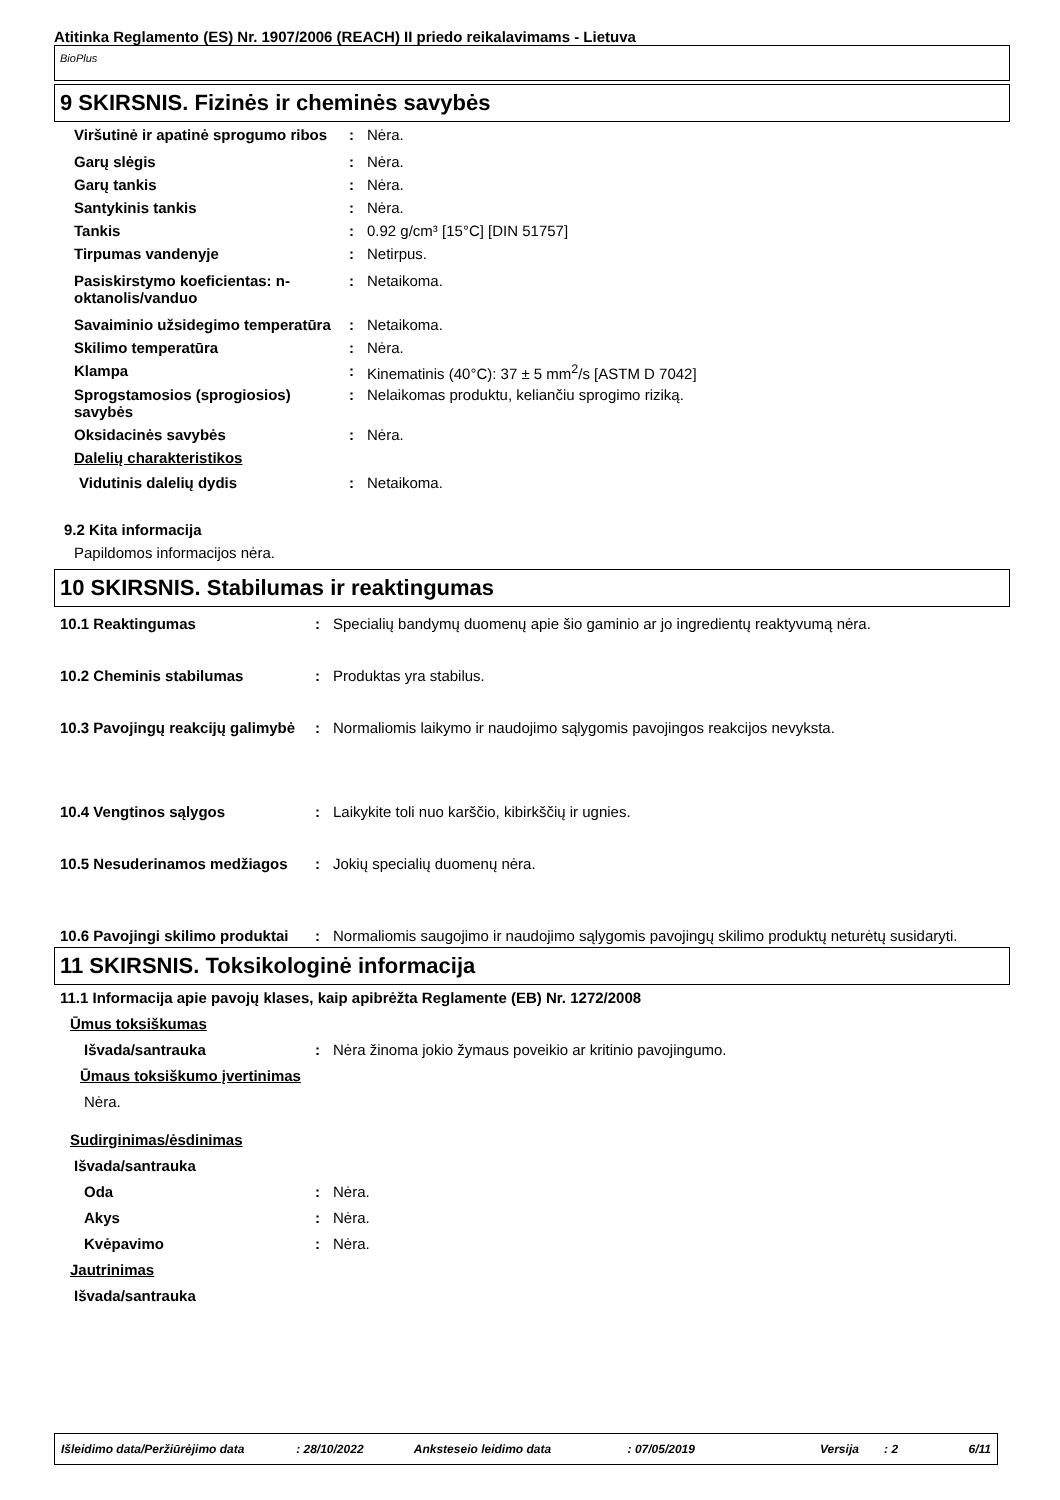Atitinka Reglamento (ES) Nr. 1907/2006 (REACH) II priedo reikalavimams - Lietuva
BioPlus
9 SKIRSNIS. Fizinės ir cheminės savybės
Viršutinė ir apatinė sprogumo ribos
: Nėra.
Garų slėgis : Nėra.
Garų tankis : Nėra.
Santykinis tankis : Nėra.
Tankis : 0.92 g/cm³ [15°C] [DIN 51757]
Tirpumas vandenyje : Netirpus.
Pasiskirstymo koeficientas: n-oktanolis/vanduo
: Netaikoma.
Savaiminio užsidegimo temperatūra
: Netaikoma.
Skilimo temperatūra : Nėra.
Klampa : Kinematinis (40°C): 37 ± 5 mm<sup>2</sup>/s [ASTM D 7042]
Sprogstamosios (sprogiosios) savybės
: Nelaikomas produktu, keliančiu sprogimo riziką.
Oksidacinės savybės : Nėra.
Dalelių charakteristikos
Vidutinis dalelių dydis : Netaikoma.
9.2 Kita informacija
Papildomos informacijos nėra.
10 SKIRSNIS. Stabilumas ir reaktingumas
10.1 Reaktingumas : Specialių bandymų duomenų apie šio gaminio ar jo ingredientų reaktyvumą nėra.
10.2 Cheminis stabilumas : Produktas yra stabilus.
10.3 Pavojingų reakcijų galimybė
: Normaliomis laikymo ir naudojimo sąlygomis pavojingos reakcijos nevyksta.
10.4 Vengtinos sąlygos : Laikykite toli nuo karščio, kibirkščių ir ugnies.
10.5 Nesuderinamos medžiagos : Jokių specialių duomenų nėra.
10.6 Pavojingi skilimo produktai
: Normaliomis saugojimo ir naudojimo sąlygomis pavojingų skilimo produktų neturėtų susidaryti.
11 SKIRSNIS. Toksikologinė informacija
11.1 Informacija apie pavojų klases, kaip apibrėžta Reglamente (EB) Nr. 1272/2008
Ūmus toksiškumas
Išvada/santrauka : Nėra žinoma jokio žymaus poveikio ar kritinio pavojingumo.
Ūmaus toksiškumo įvertinimas
Nėra.
Sudirginimas/ėsdinimas
Išvada/santrauka
Oda : Nėra.
Akys : Nėra.
Kvėpavimo : Nėra.
Jautrinimas
Išvada/santrauka
Išleidimo data/Peržiūrėjimo data: 28/10/2022 Anksteseio leidimo data: 07/05/2019 Versija: 2 6/11